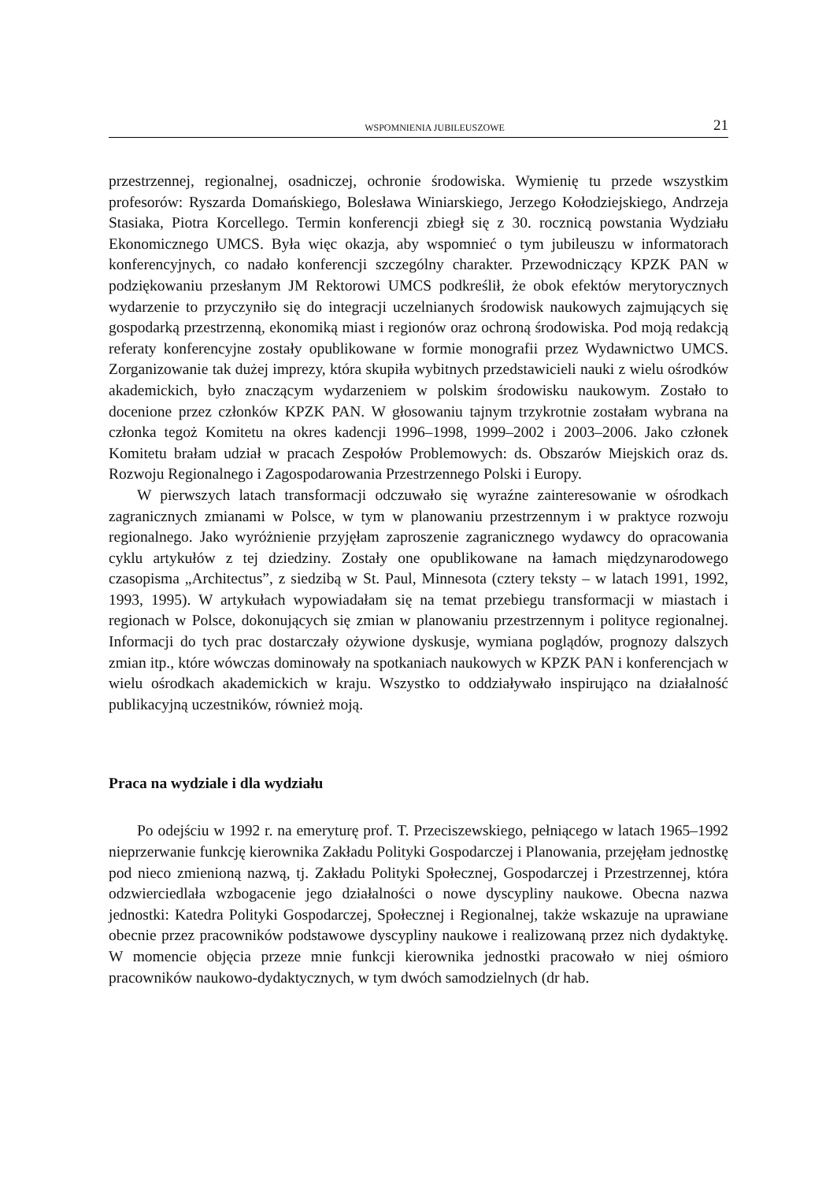WSPOMNIENIA JUBILEUSZOWE 21
przestrzennej, regionalnej, osadniczej, ochronie środowiska. Wymienię tu przede wszystkim profesorów: Ryszarda Domańskiego, Bolesława Winiarskiego, Jerzego Kołodziejskiego, Andrzeja Stasiaka, Piotra Korcellego. Termin konferencji zbiegł się z 30. rocznicą powstania Wydziału Ekonomicznego UMCS. Była więc okazja, aby wspomnieć o tym jubileuszu w informatorach konferencyjnych, co nadało konferencji szczególny charakter. Przewodniczący KPZK PAN w podziękowaniu przesłanym JM Rektorowi UMCS podkreślił, że obok efektów merytorycznych wydarzenie to przyczyniło się do integracji uczelnianych środowisk naukowych zajmujących się gospodarką przestrzenną, ekonomiką miast i regionów oraz ochroną środowiska. Pod moją redakcją referaty konferencyjne zostały opublikowane w formie monografii przez Wydawnictwo UMCS. Zorganizowanie tak dużej imprezy, która skupiła wybitnych przedstawicieli nauki z wielu ośrodków akademickich, było znaczącym wydarzeniem w polskim środowisku naukowym. Zostało to docenione przez członków KPZK PAN. W głosowaniu tajnym trzykrotnie zostałam wybrana na członka tegoż Komitetu na okres kadencji 1996–1998, 1999–2002 i 2003–2006. Jako członek Komitetu brałam udział w pracach Zespołów Problemowych: ds. Obszarów Miejskich oraz ds. Rozwoju Regionalnego i Zagospodarowania Przestrzennego Polski i Europy.
W pierwszych latach transformacji odczuwało się wyraźne zainteresowanie w ośrodkach zagranicznych zmianami w Polsce, w tym w planowaniu przestrzennym i w praktyce rozwoju regionalnego. Jako wyróżnienie przyjęłam zaproszenie zagranicznego wydawcy do opracowania cyklu artykułów z tej dziedziny. Zostały one opublikowane na łamach międzynarodowego czasopisma „Architectus”, z siedzibą w St. Paul, Minnesota (cztery teksty – w latach 1991, 1992, 1993, 1995). W artykułach wypowiadałam się na temat przebiegu transformacji w miastach i regionach w Polsce, dokonujących się zmian w planowaniu przestrzennym i polityce regionalnej. Informacji do tych prac dostarczały ożywione dyskusje, wymiana poglądów, prognozy dalszych zmian itp., które wówczas dominowały na spotkaniach naukowych w KPZK PAN i konferencjach w wielu ośrodkach akademickich w kraju. Wszystko to oddziaływało inspirująco na działalność publikacyjną uczestników, również moją.
Praca na wydziale i dla wydziału
Po odejściu w 1992 r. na emeryturę prof. T. Przeciszewskiego, pełniącego w latach 1965–1992 nieprzerwanie funkcję kierownika Zakładu Polityki Gospodarczej i Planowania, przejęłam jednostkę pod nieco zmienioną nazwą, tj. Zakładu Polityki Społecznej, Gospodarczej i Przestrzennej, która odzwierciedlała wzbogacenie jego działalności o nowe dyscypliny naukowe. Obecna nazwa jednostki: Katedra Polityki Gospodarczej, Społecznej i Regionalnej, także wskazuje na uprawiane obecnie przez pracowników podstawowe dyscypliny naukowe i realizowaną przez nich dydaktykę. W momencie objęcia przeze mnie funkcji kierownika jednostki pracowało w niej ośmioro pracowników naukowo-dydaktycznych, w tym dwóch samodzielnych (dr hab.